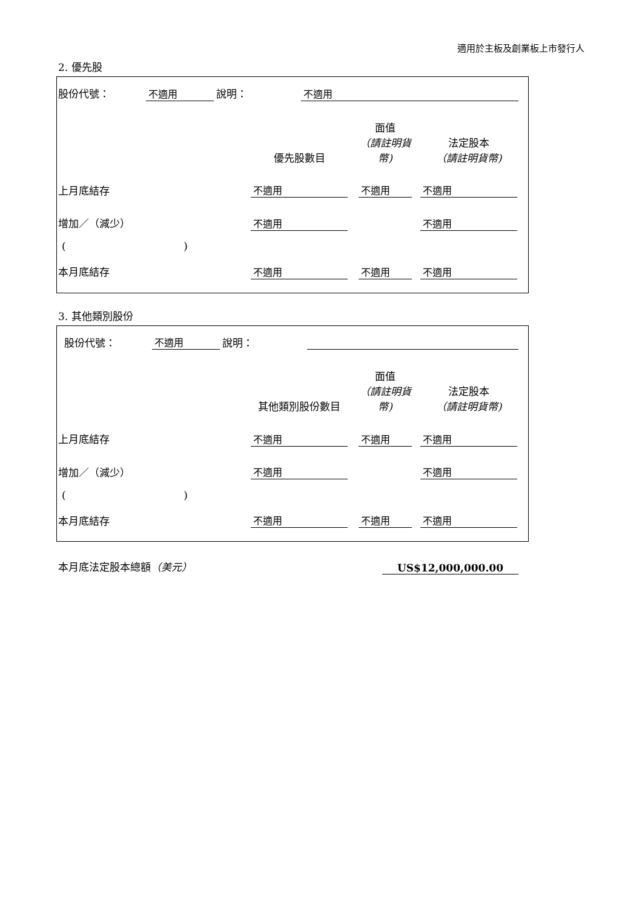適用於主板及創業板上市發行人
2. 優先股
| 股份代號： | 不適用 | 說明： | 不適用 | |
| | 優先股數目 | | 面值 （請註明貨幣) | | 法定股本 （請註明貨幣) | |
| --- | --- | --- | --- | --- | --- | --- |
| 上月底結存 | 不適用 | | 不適用 | | 不適用 | |
| 增加／（減少） | 不適用 | | | | 不適用 | |
| ( ) | | | | | | |
| 本月底結存 | 不適用 | | 不適用 | | 不適用 | |
3. 其他類別股份
| 股份代號： | 不適用 | 說明： | | |
| | 其他類別股份數目 | | 面值 （請註明貨幣) | | 法定股本 （請註明貨幣) | |
| --- | --- | --- | --- | --- | --- | --- |
| 上月底結存 | 不適用 | | 不適用 | | 不適用 | |
| 增加／（減少） | 不適用 | | | | 不適用 | |
| ( ) | | | | | | |
| 本月底結存 | 不適用 | | 不適用 | | 不適用 | |
| 本月底法定股本總額 （美元） | US$12,000,000.00 |